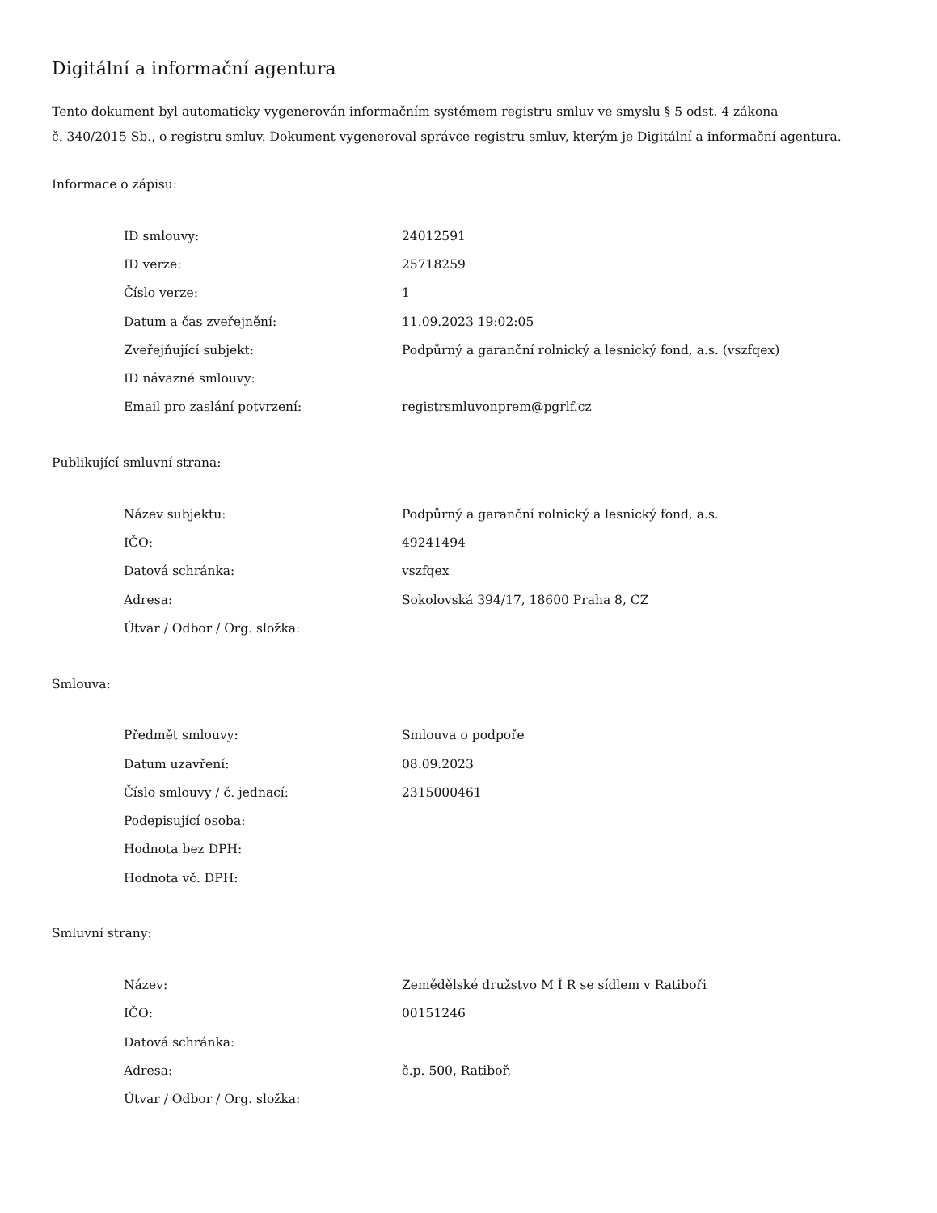Digitální a informační agentura
Tento dokument byl automaticky vygenerován informačním systémem registru smluv ve smyslu § 5 odst. 4 zákona
č. 340/2015 Sb., o registru smluv. Dokument vygeneroval správce registru smluv, kterým je Digitální a informační agentura.
Informace o zápisu:
| ID smlouvy: | 24012591 |
| ID verze: | 25718259 |
| Číslo verze: | 1 |
| Datum a čas zveřejnění: | 11.09.2023 19:02:05 |
| Zveřejňující subjekt: | Podpůrný a garanční rolnický a lesnický fond, a.s. (vszfqex) |
| ID návazné smlouvy: | |
| Email pro zaslání potvrzení: | registrsmluvonprem@pgrlf.cz |
Publikující smluvní strana:
| Název subjektu: | Podpůrný a garanční rolnický a lesnický fond, a.s. |
| IČO: | 49241494 |
| Datová schránka: | vszfqex |
| Adresa: | Sokolovská 394/17, 18600 Praha 8, CZ |
| Útvar / Odbor / Org. složka: | |
Smlouva:
| Předmět smlouvy: | Smlouva o podpoře |
| Datum uzavření: | 08.09.2023 |
| Číslo smlouvy / č. jednací: | 2315000461 |
| Podepisující osoba: | |
| Hodnota bez DPH: | |
| Hodnota vč. DPH: | |
Smluvní strany:
| Název: | Zemědělské družstvo M Í R se sídlem v Ratiboři |
| IČO: | 00151246 |
| Datová schránka: | |
| Adresa: | č.p. 500, Ratiboř, |
| Útvar / Odbor / Org. složka: | |